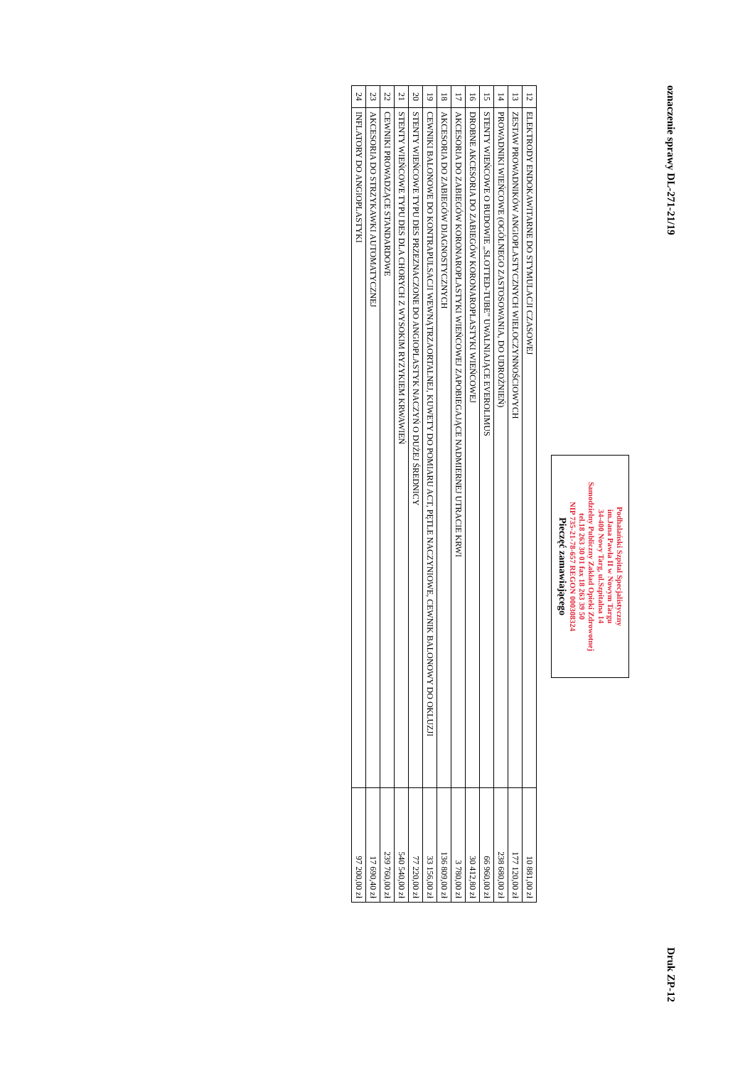oznaczenie sprawy DL-271-21/19 Druk ZP-12
Podhalański Szpital Specjalistyczny
im.Jana Pawła II w Nowym Targu
34-400 Nowy Targ, ul.Szpitalna 14
Samodzielny Publiczny Zakład Opieki Zdrowotnej
tel.18 263 30 01 fax 18 263 39 50
NIP 735-21-78-657 REGON 000308324
Pieczęć zamawiającego
| 12 | ELEKTRODY ENDOKAWITARNE DO STYMULACJI CZASOWEJ | 10 881,00 zł |
| 13 | ZESTAW PROWADNIKÓW ANGIOPLASTYCZNYCH WIELOCZYNNOŚCIOWYCH | 177 120,00 zł |
| 14 | PROWADNIKI WIEŃCOWE (OGÓLNEGO ZASTOSOWANIA, DO UDROŻNIEŃ) | 238 680,00 zł |
| 15 | STENTY WIEŃCOWE O BUDOWIE „SLOTTED-TUBE” UWALNIAJĄCE EVEROLIMUS | 66 960,00 zł |
| 16 | DROBNE AKCESORIA DO ZABIEGÓW KORONAROPLASTYKI WIEŃCOWEJ | 30 412,80 zł |
| 17 | AKCESORIA DO ZABIEGÓW KORONAROPLASTYKI WIEŃCOWEJ ZAPOBIEGAJĄCE NADMIERNEJ UTRACIE KRWI | 3 780,00 zł |
| 18 | AKCESORIA DO ZABIEGÓW DIAGNOSTYCZNYCH | 136 809,00 zł |
| 19 | CEWNIKI BALONOWE DO KONTRAPULSACJI WEWNĄTRZAORTALNEJ, KUWETY DO POMIARU ACT, PĘTLE NACZYNIOWE, CEWNIK BALONOWY DO OKLUZJI | 33 156,00 zł |
| 20 | STENTY WIEŃCOWE TYPU DES PRZEZNACZONE DO ANGIOPLASTYK NACZYŃ O DUŻEJ ŚREDNICY | 77 220,00 zł |
| 21 | STENTY WIEŃCOWE TYPU DES DLA CHORYCH Z WYSOKIM RYZYKIEM KRWAWIEŃ | 540 540,00 zł |
| 22 | CEWNIKI PROWADZĄCE STANDARDOWE | 239 760,00 zł |
| 23 | AKCESORIA DO STRZYKAWKI AUTOMATYCZNEJ | 17 690,40 zł |
| 24 | INFLATORY DO ANGIOPLASTYKI | 97 200,00 zł |